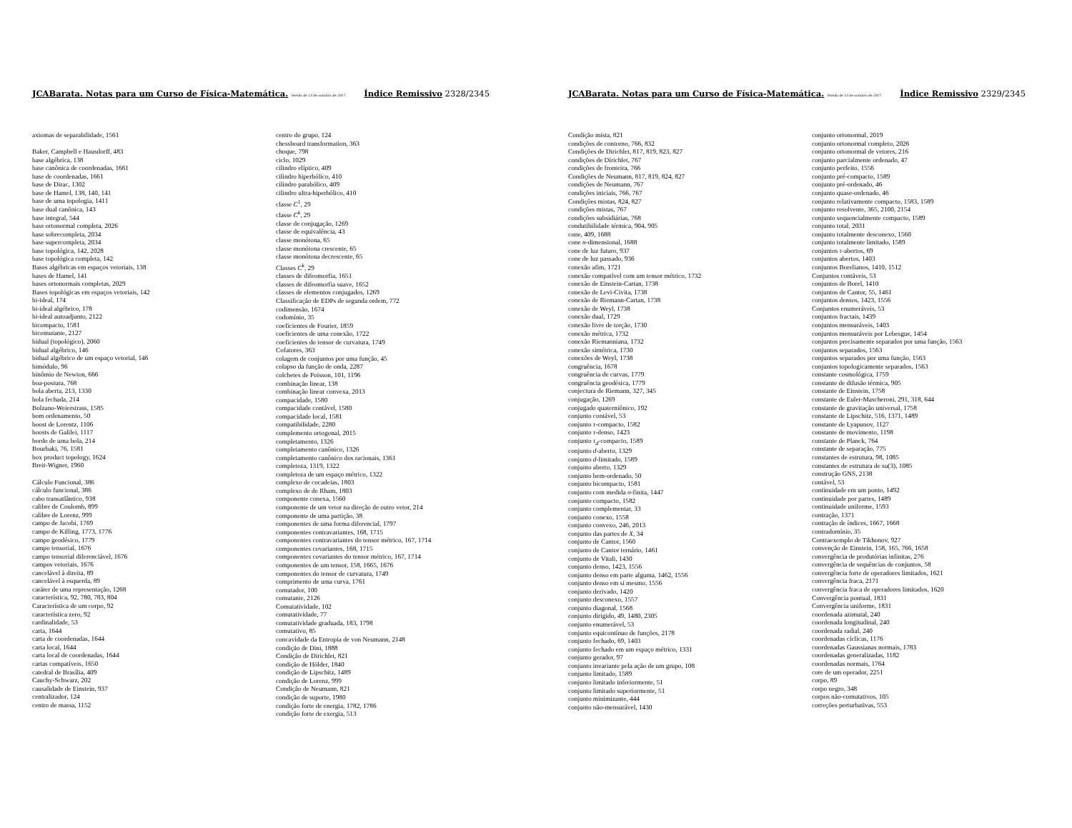JCABarata. Notas para um Curso de Física-Matemática. Versão de 23 de outubro de 2017. Índice Remissivo 2328/2345
axiomas de separabilidade, 1561
Baker, Campbell e Hausdorff, 483
base algébrica, 138
base canônica de coordenadas, 1661
base de coordenadas, 1661
base de Dirac, 1302
base de Hamel, 138, 140, 141
base de uma topologia, 1411
base dual canônica, 143
base integral, 544
base ortonormal completa, 2026
base sobrecompleta, 2034
base supercompleta, 2034
base topológica, 142, 2028
base topológica completa, 142
Bases algébricas em espaços vetoriais, 138
bases de Hamel, 141
bases ortonormais completas, 2029
Bases topológicas em espaços vetoriais, 142
bi-ideal, 174
bi-ideal algébrico, 178
bi-ideal autoadjunto, 2122
bicompacto, 1581
bicomutante, 2127
bidual (topológico), 2060
bidual algébrico, 146
bidual algébrico de um espaço vetorial, 146
bimódulo, 96
binômio de Newton, 666
boa-postura, 768
bola aberta, 213, 1330
bola fechada, 214
Bolzano-Weierstrass, 1585
bom ordenamento, 50
boost de Lorentz, 1106
boosts de Galilei, 1117
bordo de uma bola, 214
Bourbaki, 76, 1581
box product topology, 1624
Breit-Wigner, 1960
Cálculo Funcional, 386
cálculo funcional, 386
cabo transatlântico, 938
calibre de Coulomb, 899
calibre de Lorenz, 999
campo de Jacobi, 1769
campo de Killing, 1773, 1776
campo geodésico, 1779
campo tensorial, 1676
campo tensorial diferenciável, 1676
campos vetoriais, 1676
cancelável à direita, 89
cancelável à esquerda, 89
caráter de uma representação, 1268
característica, 92, 780, 783, 804
Característica de um corpo, 92
característica zero, 92
cardinalidade, 53
carta, 1644
carta de coordenadas, 1644
carta local, 1644
carta local de coordenadas, 1644
cartas compatíveis, 1650
catedral de Brasília, 409
Cauchy-Schwarz, 202
causalidade de Einstein, 937
centralizador, 124
centro de massa, 1152
centro do grupo, 124
chessboard transformation, 363
choque, 798
ciclo, 1029
cilindro elíptico, 409
cilindro hiperbólico, 410
cilindro parabólico, 409
cilindro ultra-hiperbólico, 410
classe C<sup>1</sup>, 29
classe C<sup>k</sup>, 29
classe de conjugação, 1269
classe de equivalência, 43
classe monótona, 65
classe monótona crescente, 65
classe monótona decrescente, 65
Classes C<sup>k</sup>, 29
classes de difeomorfia, 1651
classes de difeomorfia suave, 1652
classes de elementos conjugados, 1269
Classificação de EDPs de segunda ordem, 772
codimensão, 1674
codomínio, 35
coeficientes de Fourier, 1859
coeficientes de uma conexão, 1722
coeficientes do tensor de curvatura, 1749
Cofatores, 363
colagem de conjuntos por uma função, 45
colapso da função de onda, 2287
colchetes de Poisson, 101, 1196
combinação linear, 138
combinação linear convexa, 2013
compacidade, 1580
compacidade contável, 1580
compacidade local, 1581
compatibilidade, 2280
complemento ortogonal, 2015
completamento, 1326
completamento canônico, 1326
completamento canônico dos racionais, 1361
completeza, 1319, 1322
completeza de um espaço métrico, 1322
complexo de cocadeias, 1803
complexo de de Rham, 1803
componente conexa, 1560
componente de um vetor na direção de outro vetor, 214
componente de uma partição, 38
componentes de uma forma diferencial, 1797
componentes contravariantes, 168, 1715
componentes contravariantes do tensor métrico, 167, 1714
componentes covariantes, 168, 1715
componentes covariantes do tensor métrico, 167, 1714
componentes de um tensor, 158, 1665, 1676
componentes do tensor de curvatura, 1749
comprimento de uma curva, 1761
comutador, 100
comutante, 2126
Comutatividade, 102
comutatividade, 77
comutatividade graduada, 183, 1798
comutativo, 85
concavidade da Entropia de von Neumann, 2148
condição de Dini, 1888
Condição de Dirichlet, 821
condição de Hölder, 1840
condição de Lipschitz, 1489
condição de Lorenz, 999
Condição de Neumann, 821
condição de suporte, 1980
condição forte de energia, 1782, 1786
condição forte de exergia, 513
JCABarata. Notas para um Curso de Física-Matemática. Versão de 23 de outubro de 2017. Índice Remissivo 2329/2345
Condição mista, 821
condições de contorno, 766, 832
Condições de Dirichlet, 817, 819, 823, 827
condições de Dirichlet, 767
condições de fronteira, 766
Condições de Neumann, 817, 819, 824, 827
condições de Neumann, 767
condições iniciais, 766, 767
Condições mistas, 824, 827
condições mistas, 767
condições subsidiárias, 768
condutibilidade térmica, 904, 905
cone, 409, 1688
cone n-dimensional, 1688
cone de luz futuro, 937
cone de luz passado, 936
conexão afim, 1721
conexão compatível com um tensor métrico, 1732
conexão de Einstein-Cartan, 1738
conexão de Levi-Civita, 1738
conexão de Riemann-Cartan, 1738
conexão de Weyl, 1738
conexão dual, 1729
conexão livre de torção, 1730
conexão métrica, 1732
conexão Riemanniana, 1732
conexão simétrica, 1730
conexões de Weyl, 1738
congruência, 1678
congruência de curvas, 1779
congruência geodésica, 1779
conjectura de Riemann, 327, 345
conjugação, 1269
conjugado quaterniônico, 192
conjunto contável, 53
conjunto τ-compacto, 1582
conjunto τ-denso, 1423
conjunto τ<sub>d</sub>-compacto, 1589
conjunto d-aberto, 1329
conjunto d-limitado, 1589
conjunto aberto, 1329
conjunto bem-ordenado, 50
conjunto bicompacto, 1581
conjunto com medida σ-finita, 1447
conjunto compacto, 1582
conjunto complementar, 33
conjunto conexo, 1558
conjunto convexo, 246, 2013
conjunto das partes de X, 34
conjunto de Cantor, 1560
conjunto de Cantor ternário, 1461
conjunto de Vitali, 1430
conjunto denso, 1423, 1556
conjunto denso em parte alguma, 1462, 1556
conjunto denso em si mesmo, 1556
conjunto derivado, 1420
conjunto desconexo, 1557
conjunto diagonal, 1568
conjunto dirigido, 49, 1480, 2305
conjunto enumerável, 53
conjunto equicontínuo de funções, 2178
conjunto fechado, 69, 1403
conjunto fechado em um espaço métrico, 1331
conjunto gerador, 97
conjunto invariante pela ação de um grupo, 108
conjunto limitado, 1589
conjunto limitado inferiormente, 51
conjunto limitado superiormente, 51
conjunto minimizante, 444
conjunto não-mensurável, 1430
conjunto ortonormal, 2019
conjunto ortonormal completo, 2026
conjunto ortonormal de vetores, 216
conjunto parcialmente ordenado, 47
conjunto perfeito, 1556
conjunto pré-compacto, 1589
conjunto pré-ordenado, 46
conjunto quase-ordenado, 46
conjunto relativamente compacto, 1583, 1589
conjunto resolvente, 365, 2100, 2154
conjunto sequencialmente compacto, 1589
conjunto total, 2031
conjunto totalmente desconexo, 1560
conjunto totalmente limitado, 1589
conjuntos τ-abertos, 69
conjuntos abertos, 1403
conjuntos Borelianos, 1410, 1512
Conjuntos contáveis, 53
conjuntos de Borel, 1410
conjuntos de Cantor, 55, 1461
conjuntos densos, 1423, 1556
Conjuntos enumeráveis, 53
conjuntos fractais, 1439
conjuntos mensuráveis, 1403
conjuntos mensuráveis por Lebesgue, 1454
conjuntos precisamente separados por uma função, 1563
conjuntos separados, 1563
conjuntos separados por uma função, 1563
conjuntos topologicamente separados, 1563
constante cosmológica, 1759
constante de difusão térmica, 905
constante de Einstein, 1758
constante de Euler-Mascheroni, 291, 318, 644
constante de gravitação universal, 1758
constante de Lipschitz, 516, 1371, 1489
constante de Lyapunov, 1127
constante de movimento, 1198
constante de Planck, 764
constante de separação, 775
constantes de estrutura, 98, 1085
constantes de estrutura de su(3), 1085
construção GNS, 2138
contável, 53
continuidade em um ponto, 1492
continuidade por partes, 1489
continuidade uniforme, 1593
contração, 1371
contração de índices, 1667, 1668
contradomínio, 35
Contraexemplo de Tikhonov, 927
convenção de Einstein, 158, 165, 766, 1658
convergência de produtórias infinitas, 276
convergência de sequências de conjuntos, 58
convergência forte de operadores limitados, 1621
convergência fraca, 2171
convergência fraca de operadores limitados, 1620
Convergência pontual, 1831
Convergência uniforme, 1831
coordenada azimutal, 240
coordenada longitudinal, 240
coordenada radial, 240
coordenadas cíclicas, 1176
coordenadas Gaussianas normais, 1783
coordenadas generalizadas, 1182
coordenadas normais, 1764
core de um operador, 2251
corpo, 89
corpo negro, 348
corpos não-comutativos, 105
correções perturbativas, 553